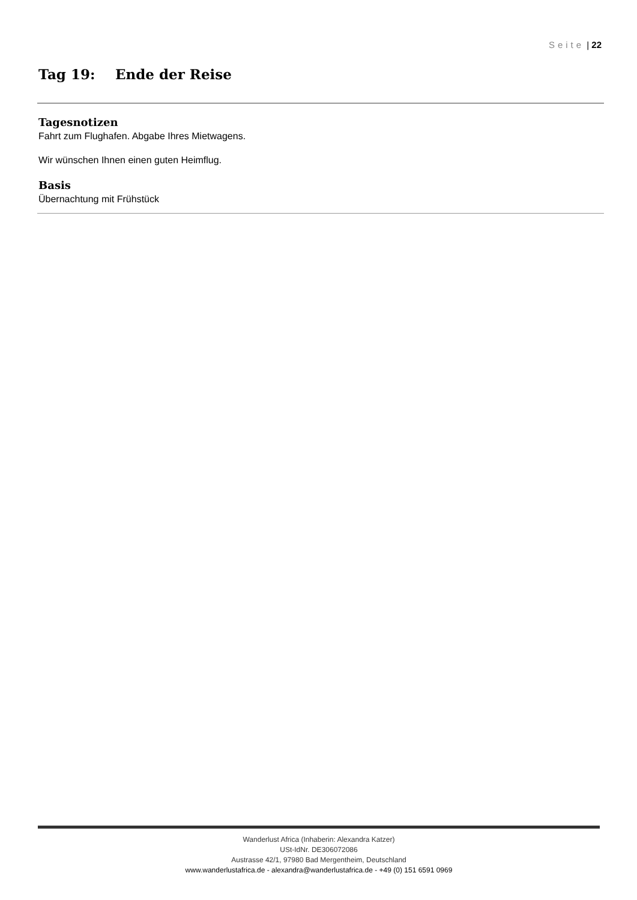Seite | 22
Tag 19: Ende der Reise
Tagesnotizen
Fahrt zum Flughafen. Abgabe Ihres Mietwagens.
Wir wünschen Ihnen einen guten Heimflug.
Basis
Übernachtung mit Frühstück
Wanderlust Africa (Inhaberin: Alexandra Katzer)
USt-IdNr. DE306072086
Austrasse 42/1, 97980 Bad Mergentheim, Deutschland
www.wanderlustafrica.de - alexandra@wanderlustafrica.de - +49 (0) 151 6591 0969